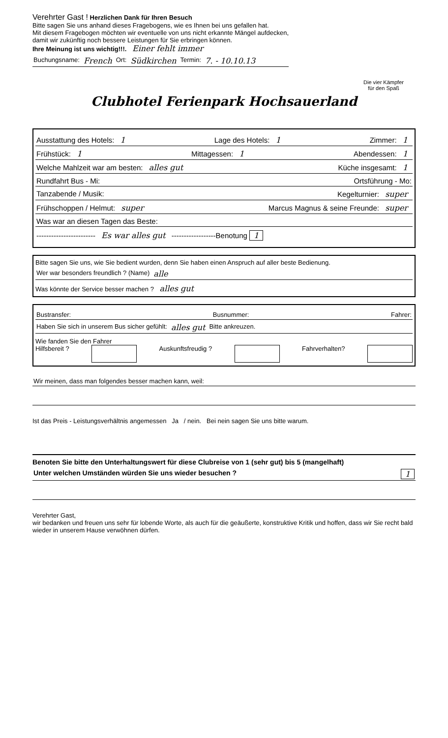Verehrter Gast ! Herzlichen Dank für Ihren Besuch
Bitte sagen Sie uns anhand dieses Fragebogens, wie es Ihnen bei uns gefallen hat.
Mit diesem Fragebogen möchten wir eventuelle von uns nicht erkannte Mängel aufdecken,
damit wir zukünftig noch bessere Leistungen für Sie erbringen können.
Ihre Meinung ist uns wichtig!!!. Einer fehlt immer
Buchungsname: French Ort: Südkirchen Termin: 7. - 10.10.13
Die vier Kämpfer
für den Spaß
Clubhotel Ferienpark Hochsauerland
Ausstattung des Hotels: 1 Lage des Hotels: 1 Zimmer: 1
Frühstück: 1 Mittagessen: 1 Abendessen: 1
Welche Mahlzeit war am besten: alles gut Küche insgesamt: 1
Rundfahrt Bus - Mi: Ortsführung - Mo:
Tanzabende / Musik: Kegelturnier: super
Frühschoppen / Helmut: super Marcus Magnus & seine Freunde: super
Was war an diesen Tagen das Beste:
------------------------ Es war alles gut ------------------Benotung 1
Bitte sagen Sie uns, wie Sie bedient wurden, denn Sie haben einen Anspruch auf aller beste Bedienung.
Wer war besonders freundlich ? (Name) alle
Was könnte der Service besser machen ? alles gut
Bustransfer: Busnummer: Fahrer:
Haben Sie sich in unserem Bus sicher gefühlt: alles gut Bitte ankreuzen.
Wie fanden Sie den Fahrer
Hilfsbereit ? Auskunftsfreudig ? Fahrverhalten?
Wir meinen, dass man folgendes besser machen kann, weil:
Ist das Preis - Leistungsverhältnis angemessen Ja / nein. Bei nein sagen Sie uns bitte warum.
Benoten Sie bitte den Unterhaltungswert für diese Clubreise von 1 (sehr gut) bis 5 (mangelhaft)
Unter welchen Umständen würden Sie uns wieder besuchen ? 1
Verehrter Gast,
wir bedanken und freuen uns sehr für lobende Worte, als auch für die geäußerte, konstruktive Kritik und hoffen, dass wir Sie recht bald wieder in unserem Hause verwöhnen dürfen.